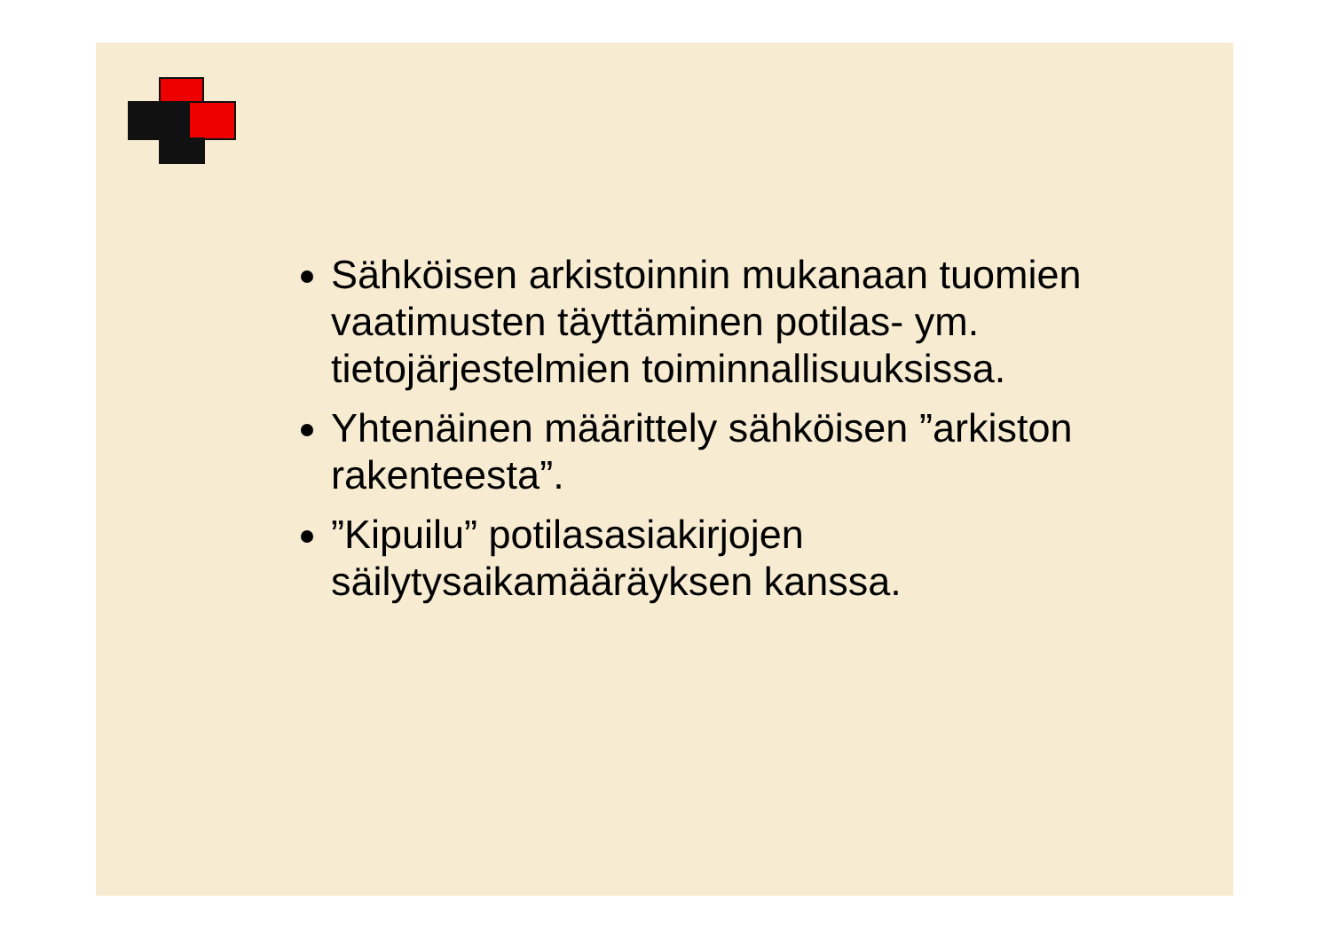Sähköisen arkistoinnin mukanaan tuomien vaatimusten täyttäminen potilas- ym. tietojärjestelmien toiminnallisuuksissa.
Yhtenäinen määrittely sähköisen ”arkiston rakenteesta”.
”Kipuilu” potilasasiakirjojen säilytysaikamääräyksen kanssa.